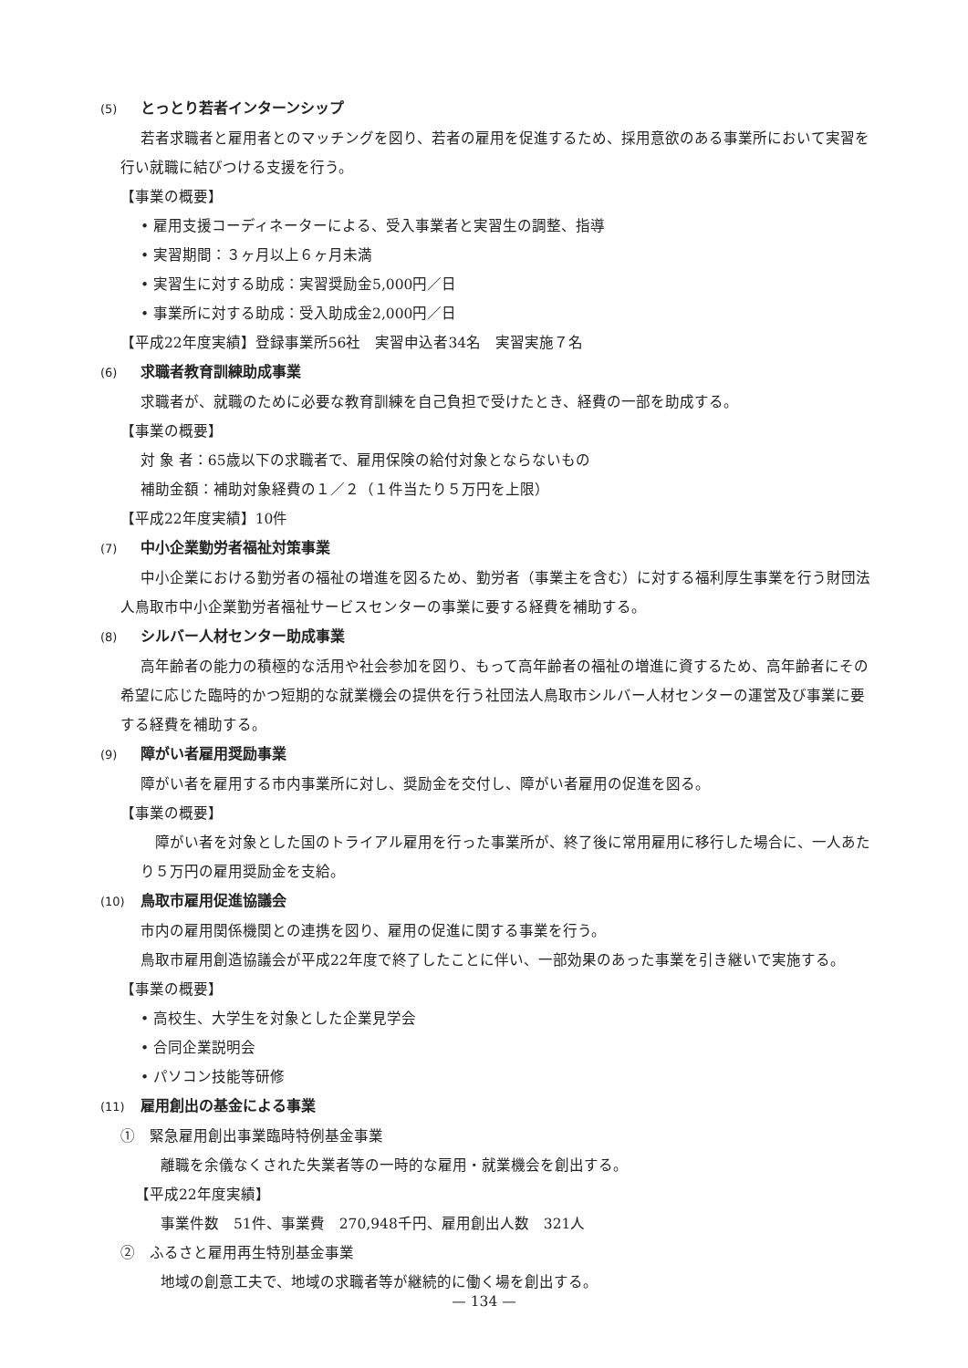(5) とっとり若者インターンシップ
若者求職者と雇用者とのマッチングを図り、若者の雇用を促進するため、採用意欲のある事業所において実習を行い就職に結びつける支援を行う。
【事業の概要】
• 雇用支援コーディネーターによる、受入事業者と実習生の調整、指導
• 実習期間：３ヶ月以上６ヶ月未満
• 実習生に対する助成：実習奨励金5,000円／日
• 事業所に対する助成：受入助成金2,000円／日
【平成22年度実績】登録事業所56社　実習申込者34名　実習実施７名
(6) 求職者教育訓練助成事業
求職者が、就職のために必要な教育訓練を自己負担で受けたとき、経費の一部を助成する。
【事業の概要】
対 象 者：65歳以下の求職者で、雇用保険の給付対象とならないもの
補助金額：補助対象経費の１／２（１件当たり５万円を上限）
【平成22年度実績】10件
(7) 中小企業勤労者福祉対策事業
中小企業における勤労者の福祉の増進を図るため、勤労者（事業主を含む）に対する福利厚生事業を行う財団法人鳥取市中小企業勤労者福祉サービスセンターの事業に要する経費を補助する。
(8) シルバー人材センター助成事業
高年齢者の能力の積極的な活用や社会参加を図り、もって高年齢者の福祉の増進に資するため、高年齢者にその希望に応じた臨時的かつ短期的な就業機会の提供を行う社団法人鳥取市シルバー人材センターの運営及び事業に要する経費を補助する。
(9) 障がい者雇用奨励事業
障がい者を雇用する市内事業所に対し、奨励金を交付し、障がい者雇用の促進を図る。
【事業の概要】
障がい者を対象とした国のトライアル雇用を行った事業所が、終了後に常用雇用に移行した場合に、一人あたり５万円の雇用奨励金を支給。
(10) 鳥取市雇用促進協議会
市内の雇用関係機関との連携を図り、雇用の促進に関する事業を行う。
鳥取市雇用創造協議会が平成22年度で終了したことに伴い、一部効果のあった事業を引き継いで実施する。
【事業の概要】
• 高校生、大学生を対象とした企業見学会
• 合同企業説明会
• パソコン技能等研修
(11) 雇用創出の基金による事業
①　緊急雇用創出事業臨時特例基金事業
離職を余儀なくされた失業者等の一時的な雇用・就業機会を創出する。
【平成22年度実績】
事業件数　51件、事業費　270,948千円、雇用創出人数　321人
②　ふるさと雇用再生特別基金事業
地域の創意工夫で、地域の求職者等が継続的に働く場を創出する。
— 134 —